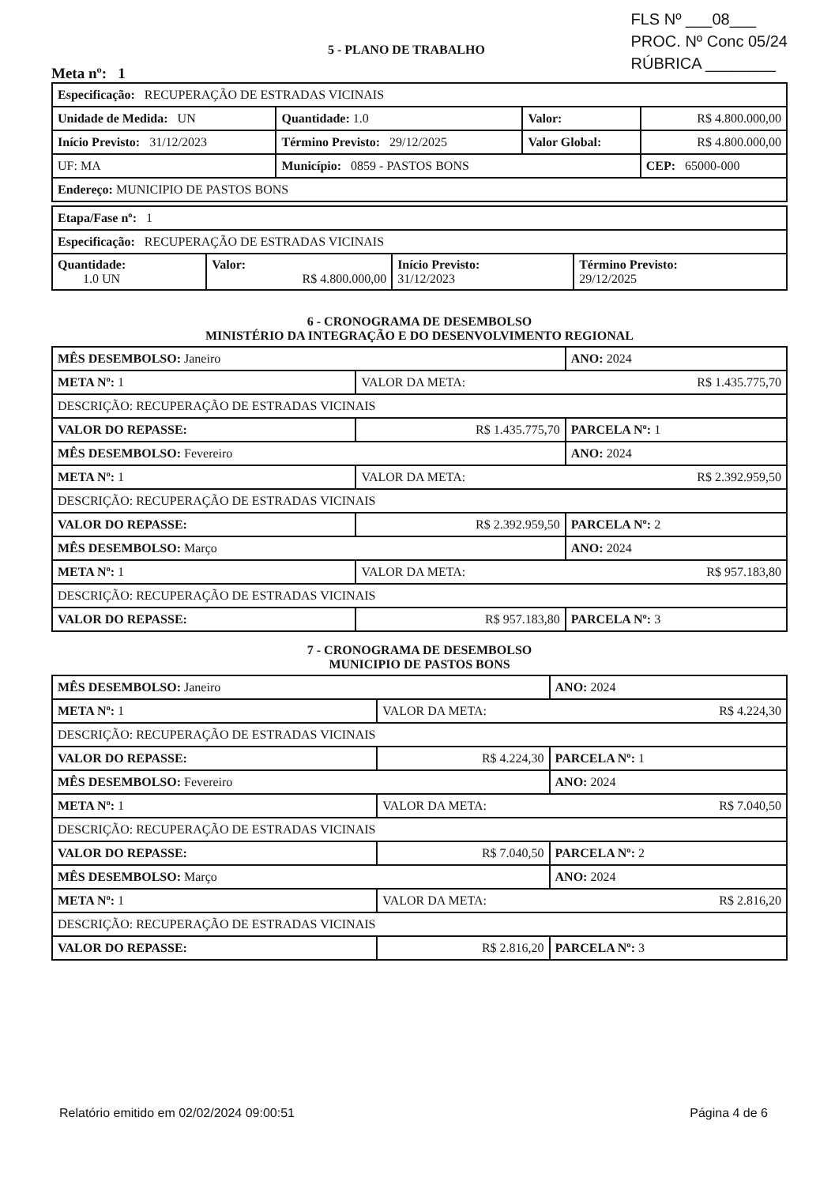5 - PLANO DE TRABALHO
Meta nº: 1
FLS Nº ___08___
PROC. Nº Conc 05/24
RÚBRICA ________
| Especificação: RECUPERAÇÃO DE ESTRADAS VICINAIS | | | | |
| Unidade de Medida: UN | | Quantidade: 1.0 | Valor: | R$ 4.800.000,00 |
| Início Previsto: 31/12/2023 | | Término Previsto: 29/12/2025 | Valor Global: | R$ 4.800.000,00 |
| UF: MA | Município: 0859 - PASTOS BONS | | | CEP: 65000-000 |
| Endereço: MUNICIPIO DE PASTOS BONS | | | | |
| Etapa/Fase nº: 1 | | | |
| Especificação: RECUPERAÇÃO DE ESTRADAS VICINAIS | | | |
| Quantidade: 1.0 UN | Valor: R$ 4.800.000,00 | Início Previsto: 31/12/2023 | Término Previsto: 29/12/2025 |
6 - CRONOGRAMA DE DESEMBOLSO
MINISTÉRIO DA INTEGRAÇÃO E DO DESENVOLVIMENTO REGIONAL
| MÊS DESEMBOLSO: Janeiro | | | ANO: 2024 |
| META Nº: 1 | VALOR DA META: R$ 1.435.775,70 | | |
| DESCRIÇÃO: RECUPERAÇÃO DE ESTRADAS VICINAIS | | | |
| VALOR DO REPASSE: | | R$ 1.435.775,70 | PARCELA Nº: 1 |
| MÊS DESEMBOLSO: Fevereiro | | | ANO: 2024 |
| META Nº: 1 | VALOR DA META: R$ 2.392.959,50 | | |
| DESCRIÇÃO: RECUPERAÇÃO DE ESTRADAS VICINAIS | | | |
| VALOR DO REPASSE: | | R$ 2.392.959,50 | PARCELA Nº: 2 |
| MÊS DESEMBOLSO: Março | | | ANO: 2024 |
| META Nº: 1 | VALOR DA META: R$ 957.183,80 | | |
| DESCRIÇÃO: RECUPERAÇÃO DE ESTRADAS VICINAIS | | | |
| VALOR DO REPASSE: | | R$ 957.183,80 | PARCELA Nº: 3 |
7 - CRONOGRAMA DE DESEMBOLSO
MUNICIPIO DE PASTOS BONS
| MÊS DESEMBOLSO: Janeiro | | | ANO: 2024 |
| META Nº: 1 | VALOR DA META: R$ 4.224,30 | | |
| DESCRIÇÃO: RECUPERAÇÃO DE ESTRADAS VICINAIS | | | |
| VALOR DO REPASSE: | | R$ 4.224,30 | PARCELA Nº: 1 |
| MÊS DESEMBOLSO: Fevereiro | | | ANO: 2024 |
| META Nº: 1 | VALOR DA META: R$ 7.040,50 | | |
| DESCRIÇÃO: RECUPERAÇÃO DE ESTRADAS VICINAIS | | | |
| VALOR DO REPASSE: | | R$ 7.040,50 | PARCELA Nº: 2 |
| MÊS DESEMBOLSO: Março | | | ANO: 2024 |
| META Nº: 1 | VALOR DA META: R$ 2.816,20 | | |
| DESCRIÇÃO: RECUPERAÇÃO DE ESTRADAS VICINAIS | | | |
| VALOR DO REPASSE: | | R$ 2.816,20 | PARCELA Nº: 3 |
Relatório emitido em 02/02/2024 09:00:51 Página 4 de 6